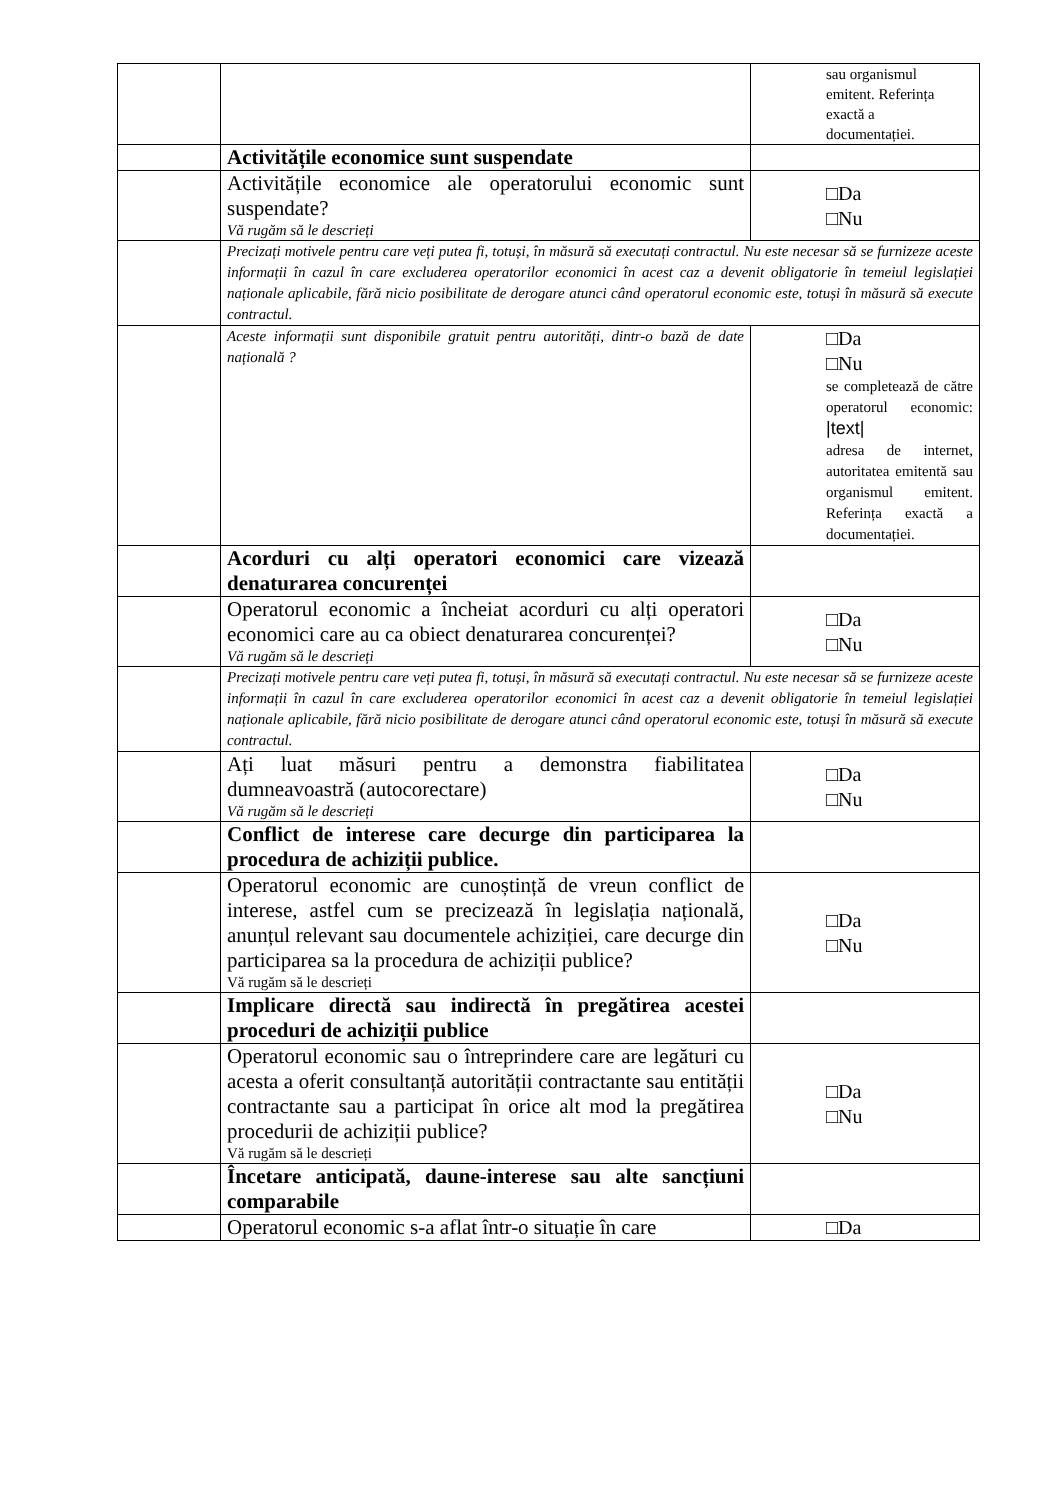| | | sau organismul emitent. Referința exactă a documentației. |
| | Activitățile economice sunt suspendate | |
| | Activitățile economice ale operatorului economic sunt suspendate? Vă rugăm să le descrieți | □Da □Nu |
| | Precizați motivele pentru care veți putea fi, totuși, în măsură să executați contractul. Nu este necesar să se furnizeze aceste informații în cazul în care excluderea operatorilor economici în acest caz a devenit obligatorie în temeiul legislației naționale aplicabile, fără nicio posibilitate de derogare atunci când operatorul economic este, totuși în măsură să execute contractul. | |
| | Aceste informații sunt disponibile gratuit pentru autorități, dintr-o bază de date națională ? | □Da □Nu se completează de către operatorul economic: /text/ adresa de internet, autoritatea emitentă sau organismul emitent. Referința exactă a documentației. |
| | Acorduri cu alți operatori economici care vizează denaturarea concurenței | |
| | Operatorul economic a încheiat acorduri cu alți operatori economici care au ca obiect denaturarea concurenței? Vă rugăm să le descrieți | □Da □Nu |
| | Precizați motivele pentru care veți putea fi, totuși, în măsură să executați contractul. Nu este necesar să se furnizeze aceste informații în cazul în care excluderea operatorilor economici în acest caz a devenit obligatorie în temeiul legislației naționale aplicabile, fără nicio posibilitate de derogare atunci când operatorul economic este, totuși în măsură să execute contractul. | |
| | Ați luat măsuri pentru a demonstra fiabilitatea dumneavoastră (autocorectare) Vă rugăm să le descrieți | □Da □Nu |
| | Conflict de interese care decurge din participarea la procedura de achiziții publice. | |
| | Operatorul economic are cunoștință de vreun conflict de interese, astfel cum se precizează în legislația națională, anunțul relevant sau documentele achiziției, care decurge din participarea sa la procedura de achiziții publice? Vă rugăm să le descrieți | □Da □Nu |
| | Implicare directă sau indirectă în pregătirea acestei proceduri de achiziții publice | |
| | Operatorul economic sau o întreprindere care are legături cu acesta a oferit consultanță autorității contractante sau entității contractante sau a participat în orice alt mod la pregătirea procedurii de achiziții publice? Vă rugăm să le descrieți | □Da □Nu |
| | Încetare anticipată, daune-interese sau alte sancțiuni comparabile | |
| | Operatorul economic s-a aflat într-o situație în care | □Da |